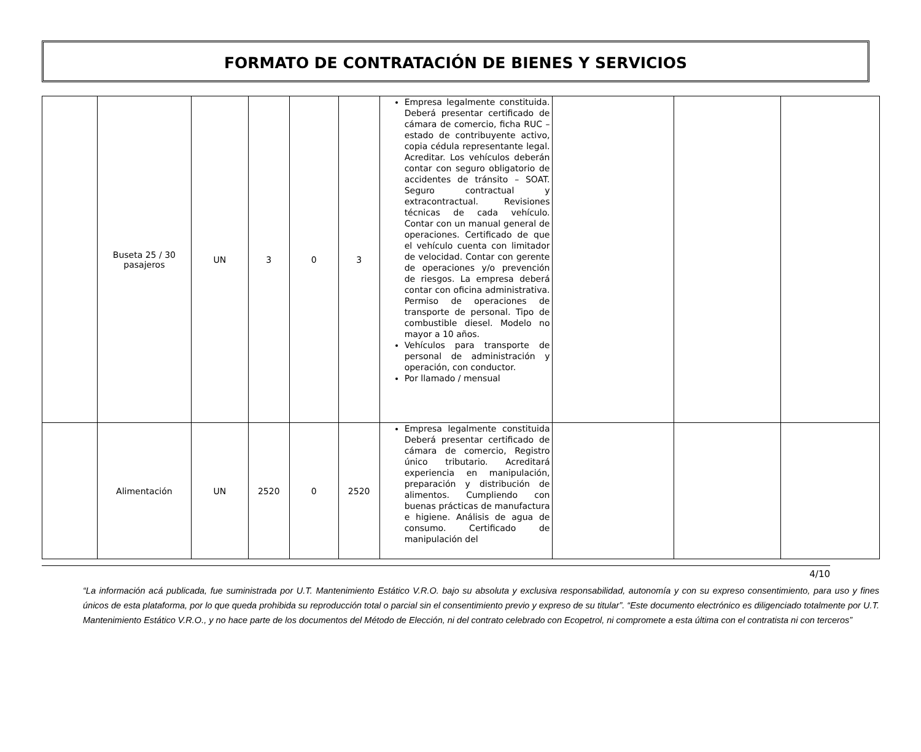FORMATO DE CONTRATACIÓN DE BIENES Y SERVICIOS
| | Buseta 25 / 30 pasajeros | UN | 3 | 0 | 3 | Empresa legalmente constituida. Deberá presentar certificado de cámara de comercio, ficha RUC – estado de contribuyente activo, copia cédula representante legal. Acreditar. Los vehículos deberán contar con seguro obligatorio de accidentes de tránsito – SOAT. Seguro contractual y extracontractual. Revisiones técnicas de cada vehículo. Contar con un manual general de operaciones. Certificado de que el vehículo cuenta con limitador de velocidad. Contar con gerente de operaciones y/o prevención de riesgos. La empresa deberá contar con oficina administrativa. Permiso de operaciones de transporte de personal. Tipo de combustible diesel. Modelo no mayor a 10 años. Vehículos para transporte de personal de administración y operación, con conductor. Por llamado / mensual | | | |
| | Alimentación | UN | 2520 | 0 | 2520 | Empresa legalmente constituida Deberá presentar certificado de cámara de comercio, Registro único tributario. Acreditará experiencia en manipulación, preparación y distribución de alimentos. Cumpliendo con buenas prácticas de manufactura e higiene. Análisis de agua de consumo. Certificado de manipulación del | | | |
4/10
“La información acá publicada, fue suministrada por U.T. Mantenimiento Estático V.R.O. bajo su absoluta y exclusiva responsabilidad, autonomía y con su expreso consentimiento, para uso y fines únicos de esta plataforma, por lo que queda prohibida su reproducción total o parcial sin el consentimiento previo y expreso de su titular”. “Este documento electrónico es diligenciado totalmente por U.T. Mantenimiento Estático V.R.O., y no hace parte de los documentos del Método de Elección, ni del contrato celebrado con Ecopetrol, ni compromete a esta última con el contratista ni con terceros”